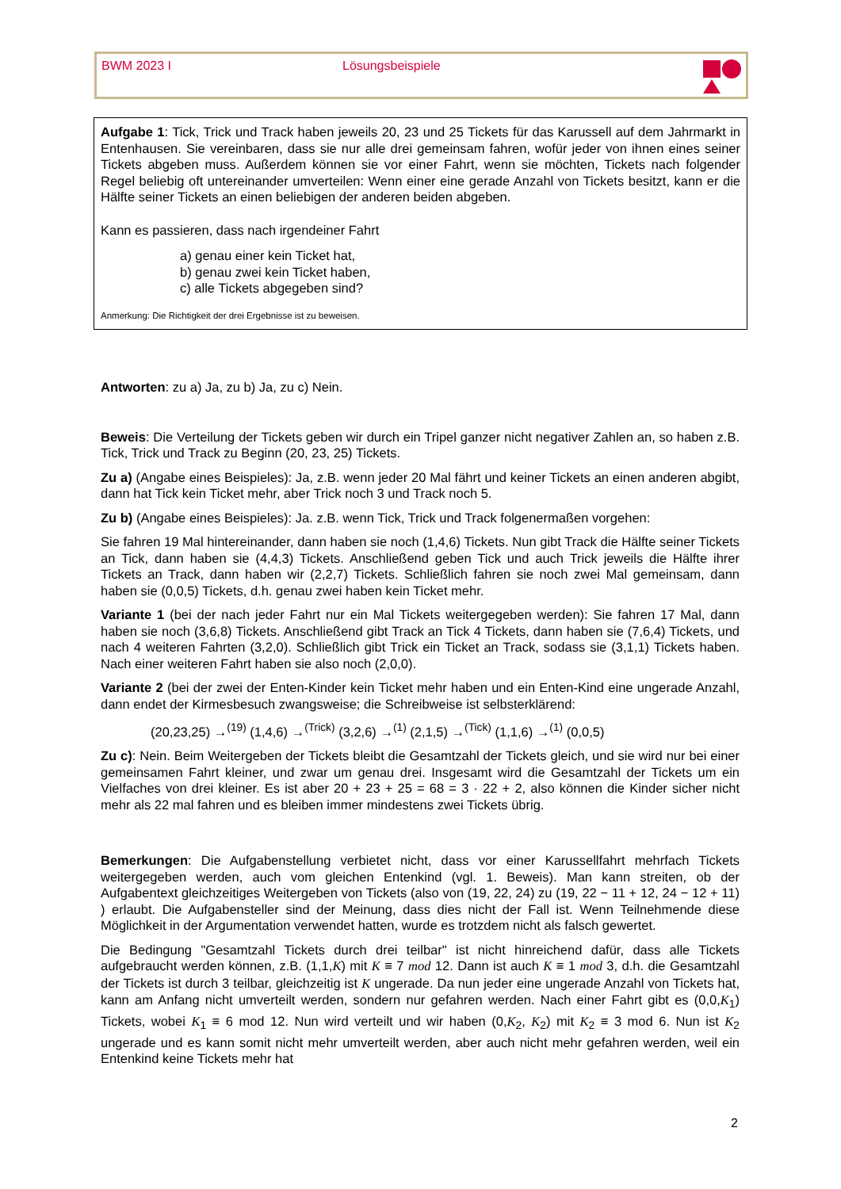BWM 2023 I Lösungsbeispiele
Aufgabe 1: Tick, Trick und Track haben jeweils 20, 23 und 25 Tickets für das Karussell auf dem Jahrmarkt in Entenhausen. Sie vereinbaren, dass sie nur alle drei gemeinsam fahren, wofür jeder von ihnen eines seiner Tickets abgeben muss. Außerdem können sie vor einer Fahrt, wenn sie möchten, Tickets nach folgender Regel beliebig oft untereinander umverteilen: Wenn einer eine gerade Anzahl von Tickets besitzt, kann er die Hälfte seiner Tickets an einen beliebigen der anderen beiden abgeben.
Kann es passieren, dass nach irgendeiner Fahrt
a) genau einer kein Ticket hat,
b) genau zwei kein Ticket haben,
c) alle Tickets abgegeben sind?
Anmerkung: Die Richtigkeit der drei Ergebnisse ist zu beweisen.
Antworten: zu a) Ja, zu b) Ja, zu c) Nein.
Beweis: Die Verteilung der Tickets geben wir durch ein Tripel ganzer nicht negativer Zahlen an, so haben z.B. Tick, Trick und Track zu Beginn (20, 23, 25) Tickets.
Zu a) (Angabe eines Beispieles): Ja, z.B. wenn jeder 20 Mal fährt und keiner Tickets an einen anderen abgibt, dann hat Tick kein Ticket mehr, aber Trick noch 3 und Track noch 5.
Zu b) (Angabe eines Beispieles): Ja. z.B. wenn Tick, Trick und Track folgenermaßen vorgehen:
Sie fahren 19 Mal hintereinander, dann haben sie noch (1,4,6) Tickets. Nun gibt Track die Hälfte seiner Tickets an Tick, dann haben sie (4,4,3) Tickets. Anschließend geben Tick und auch Trick jeweils die Hälfte ihrer Tickets an Track, dann haben wir (2,2,7) Tickets. Schließlich fahren sie noch zwei Mal gemeinsam, dann haben sie (0,0,5) Tickets, d.h. genau zwei haben kein Ticket mehr.
Variante 1 (bei der nach jeder Fahrt nur ein Mal Tickets weitergegeben werden): Sie fahren 17 Mal, dann haben sie noch (3,6,8) Tickets. Anschließend gibt Track an Tick 4 Tickets, dann haben sie (7,6,4) Tickets, und nach 4 weiteren Fahrten (3,2,0). Schließlich gibt Trick ein Ticket an Track, sodass sie (3,1,1) Tickets haben. Nach einer weiteren Fahrt haben sie also noch (2,0,0).
Variante 2 (bei der zwei der Enten-Kinder kein Ticket mehr haben und ein Enten-Kind eine ungerade Anzahl, dann endet der Kirmesbesuch zwangsweise; die Schreibweise ist selbsterklärend:
(20,23,25) →<sup>(19)</sup> (1,4,6) →<sup>(Trick)</sup> (3,2,6) →<sup>(1)</sup> (2,1,5) →<sup>(Tick)</sup> (1,1,6) →<sup>(1)</sup> (0,0,5)
Zu c): Nein. Beim Weitergeben der Tickets bleibt die Gesamtzahl der Tickets gleich, und sie wird nur bei einer gemeinsamen Fahrt kleiner, und zwar um genau drei. Insgesamt wird die Gesamtzahl der Tickets um ein Vielfaches von drei kleiner. Es ist aber 20 + 23 + 25 = 68 = 3 · 22 + 2, also können die Kinder sicher nicht mehr als 22 mal fahren und es bleiben immer mindestens zwei Tickets übrig.
Bemerkungen: Die Aufgabenstellung verbietet nicht, dass vor einer Karussellfahrt mehrfach Tickets weitergegeben werden, auch vom gleichen Entenkind (vgl. 1. Beweis). Man kann streiten, ob der Aufgabentext gleichzeitiges Weitergeben von Tickets (also von (19, 22, 24) zu (19, 22 − 11 + 12, 24 − 12 + 11) ) erlaubt. Die Aufgabensteller sind der Meinung, dass dies nicht der Fall ist. Wenn Teilnehmende diese Möglichkeit in der Argumentation verwendet hatten, wurde es trotzdem nicht als falsch gewertet.
Die Bedingung "Gesamtzahl Tickets durch drei teilbar" ist nicht hinreichend dafür, dass alle Tickets aufgebraucht werden können, z.B. (1,1,K) mit K ≡ 7 mod 12. Dann ist auch K ≡ 1 mod 3, d.h. die Gesamtzahl der Tickets ist durch 3 teilbar, gleichzeitig ist K ungerade. Da nun jeder eine ungerade Anzahl von Tickets hat, kann am Anfang nicht umverteilt werden, sondern nur gefahren werden. Nach einer Fahrt gibt es (0,0,K<sub>1</sub>) Tickets, wobei K<sub>1</sub> ≡ 6 mod 12. Nun wird verteilt und wir haben (0,K<sub>2</sub>, K<sub>2</sub>) mit K<sub>2</sub> ≡ 3 mod 6. Nun ist K<sub>2</sub> ungerade und es kann somit nicht mehr umverteilt werden, aber auch nicht mehr gefahren werden, weil ein Entenkind keine Tickets mehr hat
2